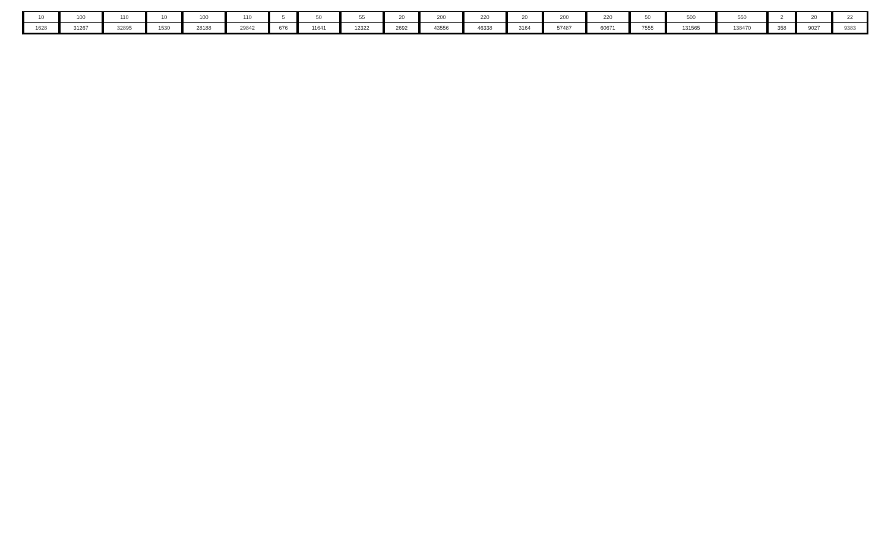| 10 | 100 | 110 | 10 | 100 | 110 | 5 | 50 | 55 | 20 | 200 | 220 | 20 | 200 | 220 | 50 | 500 | 550 | 2 | 20 | 22 |
| 1628 | 31267 | 32895 | 1530 | 28188 | 29842 | 676 | 11641 | 12322 | 2692 | 43556 | 46338 | 3164 | 57487 | 60671 | 7555 | 131565 | 138470 | 358 | 9027 | 9383 |